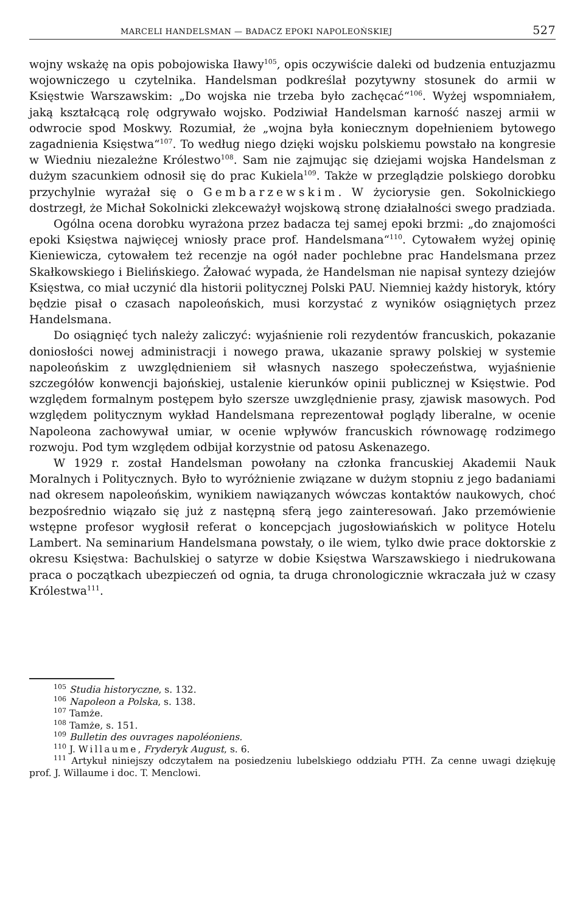MARCELI HANDELSMAN — BADACZ EPOKI NAPOLEOŃSKIEJ 527
wojny wskażę na opis pobojowiska Iławy<sup>105</sup>, opis oczywiście daleki od budzenia entuzjazmu wojowniczego u czytelnika. Handelsman podkreślał pozytywny stosunek do armii w Księstwie Warszawskim: „Do wojska nie trzeba było zachęcać“<sup>106</sup>. Wyżej wspomniałem, jaką kształcącą rolę odgrywało wojsko. Podziwiał Handelsman karność naszej armii w odwrocie spod Moskwy. Rozumiał, że „wojna była koniecznym dopełnieniem bytowego zagadnienia Księstwa“<sup>107</sup>. To według niego dzięki wojsku polskiemu powstało na kongresie w Wiedniu niezależne Królestwo<sup>108</sup>. Sam nie zajmując się dziejami wojska Handelsman z dużym szacunkiem odnosił się do prac Kukiela<sup>109</sup>. Także w przeglądzie polskiego dorobku przychylnie wyrażał się o Gembarzewskim. W życiorysie gen. Sokolnickiego dostrzegł, że Michał Sokolnicki zlekceważył wojskową stronę działalności swego pradziada.
Ogólna ocena dorobku wyrażona przez badacza tej samej epoki brzmi: „do znajomości epoki Księstwa najwięcej wniosły prace prof. Handelsmana“<sup>110</sup>. Cytowałem wyżej opinię Kieniewicza, cytowałem też recenzje na ogół nader pochlebne prac Handelsmana przez Skałkowskiego i Bielińskiego. Żałować wypada, że Handelsman nie napisał syntezy dziejów Księstwa, co miał uczynić dla historii politycznej Polski PAU. Niemniej każdy historyk, który będzie pisał o czasach napoleońskich, musi korzystać z wyników osiągniętych przez Handelsmana.
Do osiągnięć tych należy zaliczyć: wyjaśnienie roli rezydentów francuskich, pokazanie doniosłości nowej administracji i nowego prawa, ukazanie sprawy polskiej w systemie napoleońskim z uwzględnieniem sił własnych naszego społeczeństwa, wyjaśnienie szczegółów konwencji bajońskiej, ustalenie kierunków opinii publicznej w Księstwie. Pod względem formalnym postępem było szersze uwzględnienie prasy, zjawisk masowych. Pod względem politycznym wykład Handelsmana reprezentował poglądy liberalne, w ocenie Napoleona zachowywał umiar, w ocenie wpływów francuskich równowagę rodzimego rozwoju. Pod tym względem odbijał korzystnie od patosu Askenazego.
W 1929 r. został Handelsman powołany na członka francuskiej Akademii Nauk Moralnych i Politycznych. Było to wyróżnienie związane w dużym stopniu z jego badaniami nad okresem napoleońskim, wynikiem nawiązanych wówczas kontaktów naukowych, choć bezpośrednio wiązało się już z następną sferą jego zainteresowań. Jako przemówienie wstępne profesor wygłosił referat o koncepcjach jugosłowiańskich w polityce Hotelu Lambert. Na seminarium Handelsmana powstały, o ile wiem, tylko dwie prace doktorskie z okresu Księstwa: Bachulskiej o satyrze w dobie Księstwa Warszawskiego i niedrukowana praca o początkach ubezpieczeń od ognia, ta druga chronologicznie wkraczała już w czasy Królestwa<sup>111</sup>.
<sup>105</sup> Studia historyczne, s. 132.
<sup>106</sup> Napoleon a Polska, s. 138.
<sup>107</sup> Tamże.
<sup>108</sup> Tamże, s. 151.
<sup>109</sup> Bulletin des ouvrages napoléoniens.
<sup>110</sup> J. Willaume, Fryderyk August, s. 6.
<sup>111</sup> Artykuł niniejszy odczytałem na posiedzeniu lubelskiego oddziału PTH. Za cenne uwagi dziękuję prof. J. Willaume i doc. T. Menclowi.